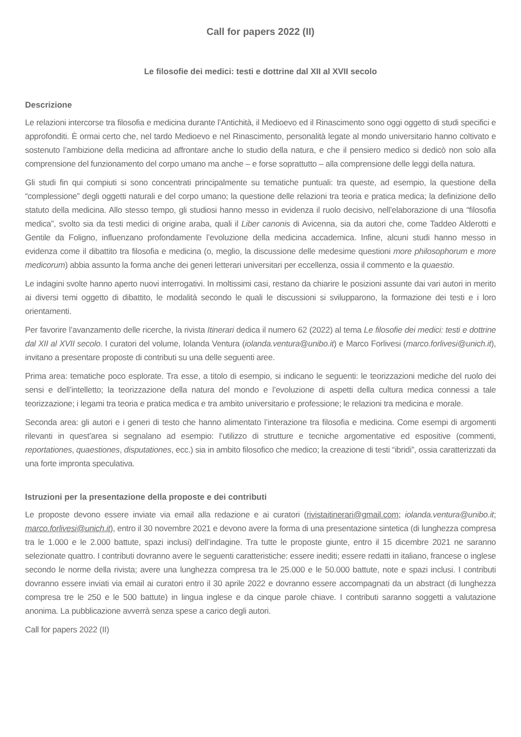Call for papers 2022 (II)
Le filosofie dei medici: testi e dottrine dal XII al XVII secolo
Descrizione
Le relazioni intercorse tra filosofia e medicina durante l’Antichità, il Medioevo ed il Rinascimento sono oggi oggetto di studi specifici e approfonditi. È ormai certo che, nel tardo Medioevo e nel Rinascimento, personalità legate al mondo universitario hanno coltivato e sostenuto l’ambizione della medicina ad affrontare anche lo studio della natura, e che il pensiero medico si dedicò non solo alla comprensione del funzionamento del corpo umano ma anche – e forse soprattutto – alla comprensione delle leggi della natura.
Gli studi fin qui compiuti si sono concentrati principalmente su tematiche puntuali: tra queste, ad esempio, la questione della “complessione” degli oggetti naturali e del corpo umano; la questione delle relazioni tra teoria e pratica medica; la definizione dello statuto della medicina. Allo stesso tempo, gli studiosi hanno messo in evidenza il ruolo decisivo, nell’elaborazione di una “filosofia medica”, svolto sia da testi medici di origine araba, quali il Liber canonis di Avicenna, sia da autori che, come Taddeo Alderotti e Gentile da Foligno, influenzano profondamente l’evoluzione della medicina accademica. Infine, alcuni studi hanno messo in evidenza come il dibattito tra filosofia e medicina (o, meglio, la discussione delle medesime questioni more philosophorum e more medicorum) abbia assunto la forma anche dei generi letterari universitari per eccellenza, ossia il commento e la quaestio.
Le indagini svolte hanno aperto nuovi interrogativi. In moltissimi casi, restano da chiarire le posizioni assunte dai vari autori in merito ai diversi temi oggetto di dibattito, le modalità secondo le quali le discussioni si svilupparono, la formazione dei testi e i loro orientamenti.
Per favorire l’avanzamento delle ricerche, la rivista Itinerari dedica il numero 62 (2022) al tema Le filosofie dei medici: testi e dottrine dal XII al XVII secolo. I curatori del volume, Iolanda Ventura (iolanda.ventura@unibo.it) e Marco Forlivesi (marco.forlivesi@unich.it), invitano a presentare proposte di contributi su una delle seguenti aree.
Prima area: tematiche poco esplorate. Tra esse, a titolo di esempio, si indicano le seguenti: le teorizzazioni mediche del ruolo dei sensi e dell’intelletto; la teorizzazione della natura del mondo e l’evoluzione di aspetti della cultura medica connessi a tale teorizzazione; i legami tra teoria e pratica medica e tra ambito universitario e professione; le relazioni tra medicina e morale.
Seconda area: gli autori e i generi di testo che hanno alimentato l’interazione tra filosofia e medicina. Come esempi di argomenti rilevanti in quest’area si segnalano ad esempio: l’utilizzo di strutture e tecniche argomentative ed espositive (commenti, reportationes, quaestiones, disputationes, ecc.) sia in ambito filosofico che medico; la creazione di testi “ibridi”, ossia caratterizzati da una forte impronta speculativa.
Istruzioni per la presentazione della proposte e dei contributi
Le proposte devono essere inviate via email alla redazione e ai curatori (rivistaitinerari@gmail.com; iolanda.ventura@unibo.it; marco.forlivesi@unich.it), entro il 30 novembre 2021 e devono avere la forma di una presentazione sintetica (di lunghezza compresa tra le 1.000 e le 2.000 battute, spazi inclusi) dell’indagine. Tra tutte le proposte giunte, entro il 15 dicembre 2021 ne saranno selezionate quattro. I contributi dovranno avere le seguenti caratteristiche: essere inediti; essere redatti in italiano, francese o inglese secondo le norme della rivista; avere una lunghezza compresa tra le 25.000 e le 50.000 battute, note e spazi inclusi. I contributi dovranno essere inviati via email ai curatori entro il 30 aprile 2022 e dovranno essere accompagnati da un abstract (di lunghezza compresa tre le 250 e le 500 battute) in lingua inglese e da cinque parole chiave. I contributi saranno soggetti a valutazione anonima. La pubblicazione avverrà senza spese a carico degli autori.
Call for papers 2022 (II)